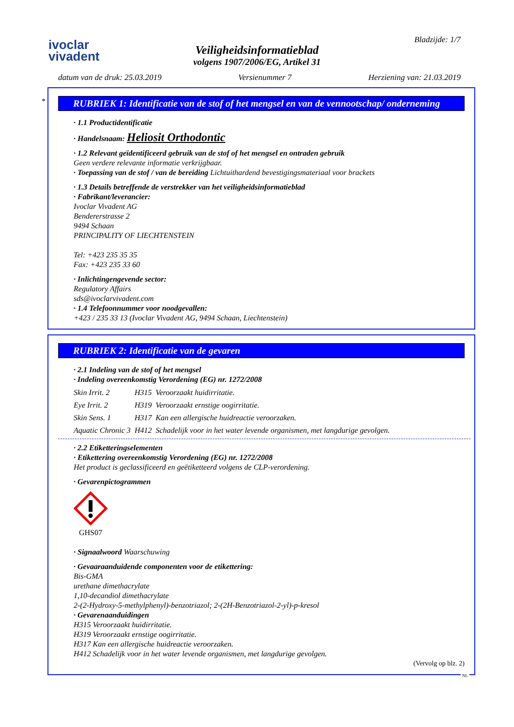ivoclar
vivadent
Veiligheidsinformatieblad
volgens 1907/2006/EG, Artikel 31
Bladzijde: 1/7
datum van de druk: 25.03.2019 Versienummer 7 Herziening van: 21.03.2019
*
RUBRIEK 1: Identificatie van de stof of het mengsel en van de vennootschap/ onderneming
· 1.1 Productidentificatie
· Handelsnaam: Heliosit Orthodontic
· 1.2 Relevant geïdentificeerd gebruik van de stof of het mengsel en ontraden gebruik
Geen verdere relevante informatie verkrijgbaar.
· Toepassing van de stof / van de bereiding Lichtuithardend bevestigingsmateriaal voor brackets
· 1.3 Details betreffende de verstrekker van het veiligheidsinformatieblad
· Fabrikant/leverancier:
Ivoclar Vivadent AG
Bendererstrasse 2
9494 Schaan
PRINCIPALITY OF LIECHTENSTEIN
Tel: +423 235 35 35
Fax: +423 235 33 60
· Inlichtingengevende sector:
Regulatory Affairs
sds@ivoclarvivadent.com
· 1.4 Telefoonnummer voor noodgevallen:
+423 / 235 33 13 (Ivoclar Vivadent AG, 9494 Schaan, Liechtenstein)
RUBRIEK 2: Identificatie van de gevaren
· 2.1 Indeling van de stof of het mengsel
· Indeling overeenkomstig Verordening (EG) nr. 1272/2008
| Skin Irrit. 2 | H315 | Veroorzaakt huidirritatie. |
| Eye Irrit. 2 | H319 | Veroorzaakt ernstige oogirritatie. |
| Skin Sens. 1 | H317 | Kan een allergische huidreactie veroorzaken. |
| Aquatic Chronic 3 | H412 | Schadelijk voor in het water levende organismen, met langdurige gevolgen. |
· 2.2 Etiketteringselementen
· Etikettering overeenkomstig Verordening (EG) nr. 1272/2008
Het product is geclassificeerd en geëtiketteerd volgens de CLP-verordening.
· Gevarenpictogrammen
GHS07
· Signaalwoord Waarschuwing
· Gevaaraanduidende componenten voor de etikettering:
Bis-GMA
urethane dimethacrylate
1,10-decandiol dimethacrylate
2-(2-Hydroxy-5-methylphenyl)-benzotriazol; 2-(2H-Benzotriazol-2-yl)-p-kresol
· Gevarenaanduidingen
H315 Veroorzaakt huidirritatie.
H319 Veroorzaakt ernstige oogirritatie.
H317 Kan een allergische huidreactie veroorzaken.
H412 Schadelijk voor in het water levende organismen, met langdurige gevolgen.
(Vervolg op blz. 2)
NL